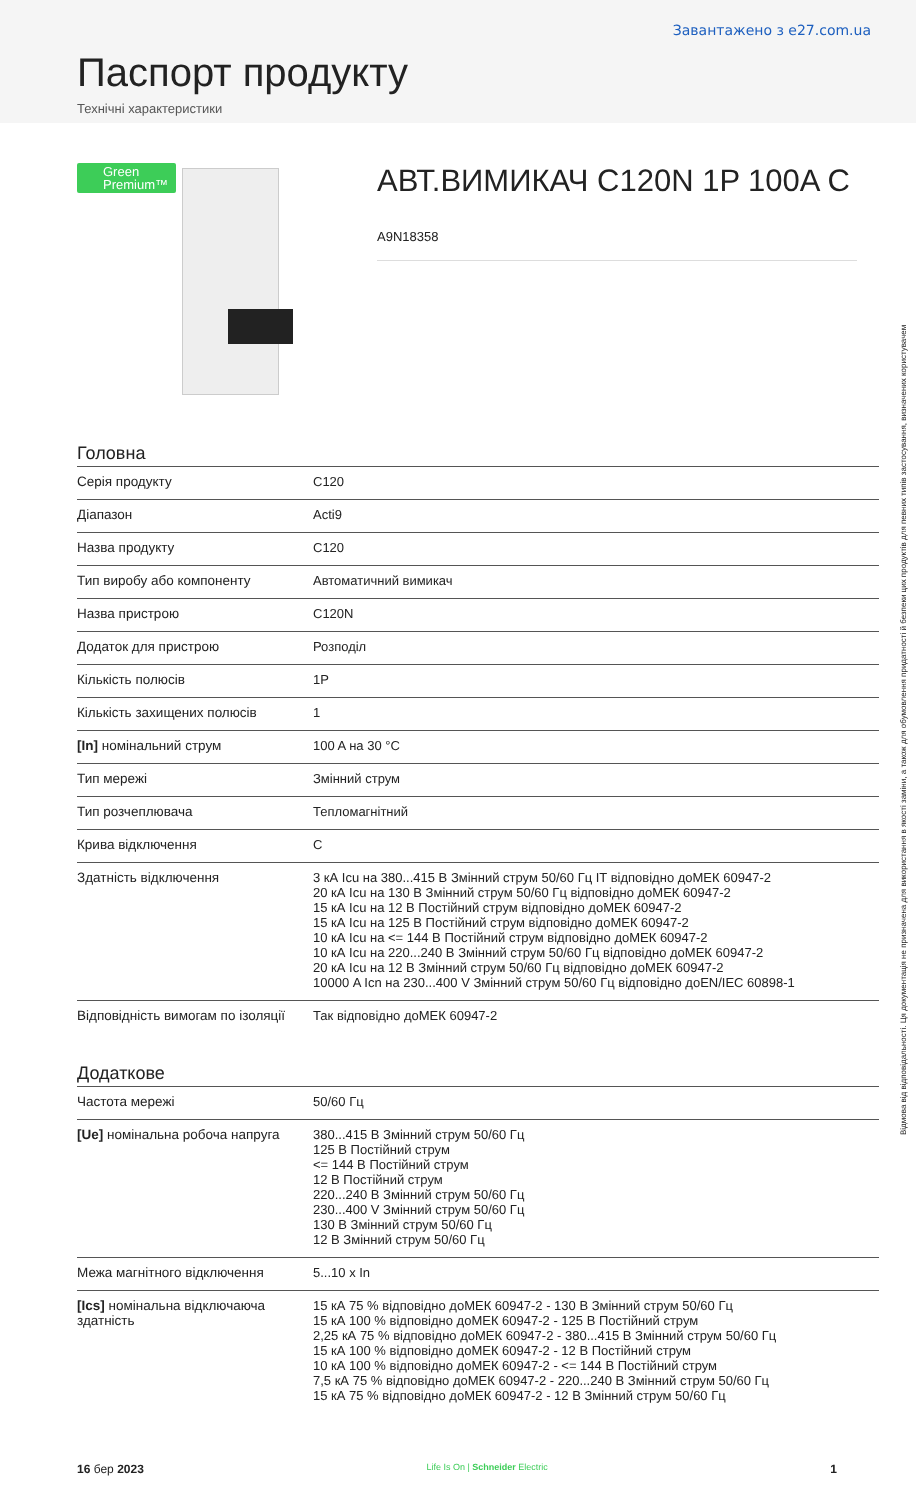Завантажено з e27.com.ua
Паспорт продукту
Технічні характеристики
Green
Premium™
АВТ.ВИМИКАЧ C120N 1P 100A C
A9N18358
Головна
| Серія продукту | C120 |
| Діапазон | Acti9 |
| Назва продукту | C120 |
| Тип виробу або компоненту | Автоматичний вимикач |
| Назва пристрою | C120N |
| Додаток для пристрою | Розподіл |
| Кількість полюсів | 1P |
| Кількість захищених полюсів | 1 |
| [In] номінальний струм | 100 A на 30 °C |
| Тип мережі | Змінний струм |
| Тип розчеплювача | Тепломагнітний |
| Крива відключення | C |
| Здатність відключення | 3 кА Icu на 380...415 В Змінний струм 50/60 Гц IT відповідно доМЕК 60947-2 20 кА Icu на 130 В Змінний струм 50/60 Гц відповідно доМЕК 60947-2 15 кА Icu на 12 В Постійний струм відповідно доМЕК 60947-2 15 кА Icu на 125 В Постійний струм відповідно доМЕК 60947-2 10 кА Icu на <= 144 В Постійний струм відповідно доМЕК 60947-2 10 кА Icu на 220...240 В Змінний струм 50/60 Гц відповідно доМЕК 60947-2 20 кА Icu на 12 В Змінний струм 50/60 Гц відповідно доМЕК 60947-2 10000 A Icn на 230...400 V Змінний струм 50/60 Гц відповідно доEN/IEC 60898-1 |
| Відповідність вимогам по ізоляції | Так відповідно доМЕК 60947-2 |
Додаткове
| Частота мережі | 50/60 Гц |
| [Ue] номінальна робоча напруга | 380...415 В Змінний струм 50/60 Гц 125 В Постійний струм <= 144 В Постійний струм 12 В Постійний струм 220...240 В Змінний струм 50/60 Гц 230...400 V Змінний струм 50/60 Гц 130 В Змінний струм 50/60 Гц 12 В Змінний струм 50/60 Гц |
| Межа магнітного відключення | 5...10 x In |
| [Ics] номінальна відключаюча здатність | 15 кА 75 % відповідно доМЕК 60947-2 - 130 В Змінний струм 50/60 Гц 15 кА 100 % відповідно доМЕК 60947-2 - 125 В Постійний струм 2,25 кА 75 % відповідно доМЕК 60947-2 - 380...415 В Змінний струм 50/60 Гц 15 кА 100 % відповідно доМЕК 60947-2 - 12 В Постійний струм 10 кА 100 % відповідно доМЕК 60947-2 - <= 144 В Постійний струм 7,5 кА 75 % відповідно доМЕК 60947-2 - 220...240 В Змінний струм 50/60 Гц 15 кА 75 % відповідно доМЕК 60947-2 - 12 В Змінний струм 50/60 Гц |
Відмова від відповідальності. Ця документація не призначена для використання в якості заміни, а також для обумовлення придатності й безпеки цих продуктів для певних типів застосування, визначених користувачем
16 бер 2023 Life Is On | Schneider Electric 1